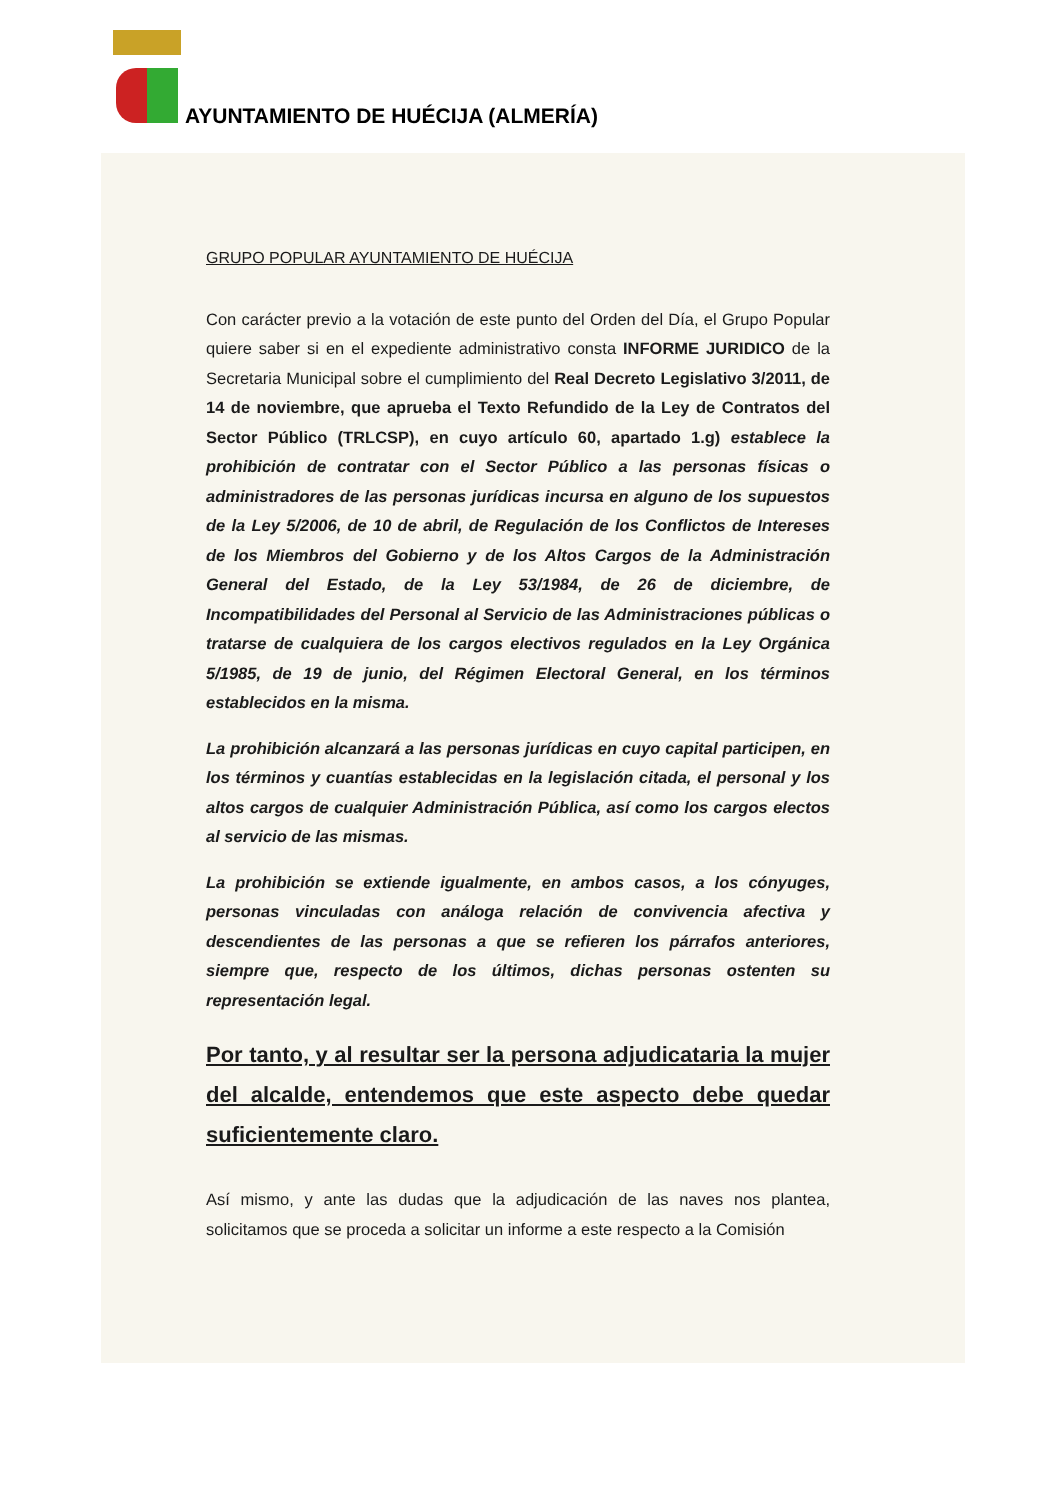AYUNTAMIENTO DE HUÉCIJA (ALMERÍA)
GRUPO POPULAR AYUNTAMIENTO DE HUÉCIJA
Con carácter previo a la votación de este punto del Orden del Día, el Grupo Popular quiere saber si en el expediente administrativo consta INFORME JURIDICO de la Secretaria Municipal sobre el cumplimiento del Real Decreto Legislativo 3/2011, de 14 de noviembre, que aprueba el Texto Refundido de la Ley de Contratos del Sector Público (TRLCSP), en cuyo artículo 60, apartado 1.g) establece la prohibición de contratar con el Sector Público a las personas físicas o administradores de las personas jurídicas incursa en alguno de los supuestos de la Ley 5/2006, de 10 de abril, de Regulación de los Conflictos de Intereses de los Miembros del Gobierno y de los Altos Cargos de la Administración General del Estado, de la Ley 53/1984, de 26 de diciembre, de Incompatibilidades del Personal al Servicio de las Administraciones públicas o tratarse de cualquiera de los cargos electivos regulados en la Ley Orgánica 5/1985, de 19 de junio, del Régimen Electoral General, en los términos establecidos en la misma.
La prohibición alcanzará a las personas jurídicas en cuyo capital participen, en los términos y cuantías establecidas en la legislación citada, el personal y los altos cargos de cualquier Administración Pública, así como los cargos electos al servicio de las mismas.
La prohibición se extiende igualmente, en ambos casos, a los cónyuges, personas vinculadas con análoga relación de convivencia afectiva y descendientes de las personas a que se refieren los párrafos anteriores, siempre que, respecto de los últimos, dichas personas ostenten su representación legal.
Por tanto, y al resultar ser la persona adjudicataria la mujer del alcalde, entendemos que este aspecto debe quedar suficientemente claro.
Así mismo, y ante las dudas que la adjudicación de las naves nos plantea, solicitamos que se proceda a solicitar un informe a este respecto a la Comisión